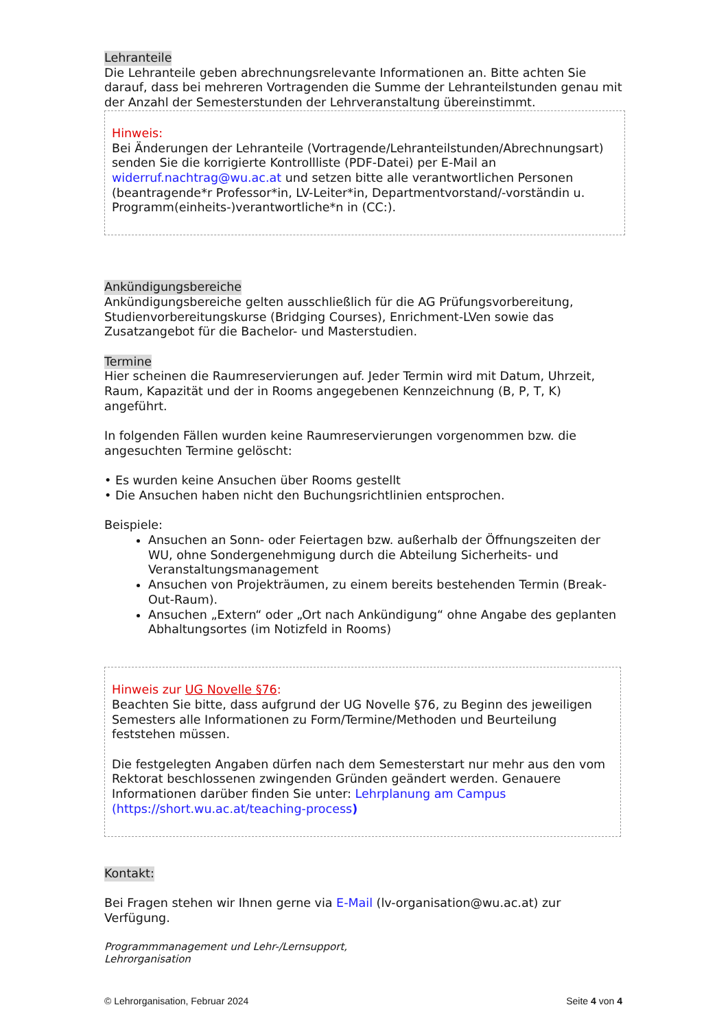Lehranteile
Die Lehranteile geben abrechnungsrelevante Informationen an. Bitte achten Sie darauf, dass bei mehreren Vortragenden die Summe der Lehranteilstunden genau mit der Anzahl der Semesterstunden der Lehrveranstaltung übereinstimmt.
Hinweis:
Bei Änderungen der Lehranteile (Vortragende/Lehranteilstunden/Abrechnungsart) senden Sie die korrigierte Kontrollliste (PDF-Datei) per E-Mail an widerruf.nachtrag@wu.ac.at und setzen bitte alle verantwortlichen Personen (beantragende*r Professor*in, LV-Leiter*in, Departmentvorstand/-vorständin u. Programm(einheits-)verantwortliche*n in (CC:).
Ankündigungsbereiche
Ankündigungsbereiche gelten ausschließlich für die AG Prüfungsvorbereitung, Studienvorbereitungskurse (Bridging Courses), Enrichment-LVen sowie das Zusatzangebot für die Bachelor- und Masterstudien.
Termine
Hier scheinen die Raumreservierungen auf. Jeder Termin wird mit Datum, Uhrzeit, Raum, Kapazität und der in Rooms angegebenen Kennzeichnung (B, P, T, K) angeführt.
In folgenden Fällen wurden keine Raumreservierungen vorgenommen bzw. die angesuchten Termine gelöscht:
• Es wurden keine Ansuchen über Rooms gestellt
• Die Ansuchen haben nicht den Buchungsrichtlinien entsprochen.
Beispiele:
Ansuchen an Sonn- oder Feiertagen bzw. außerhalb der Öffnungszeiten der WU, ohne Sondergenehmigung durch die Abteilung Sicherheits- und Veranstaltungsmanagement
Ansuchen von Projekträumen, zu einem bereits bestehenden Termin (Break-Out-Raum).
Ansuchen „Extern“ oder „Ort nach Ankündigung“ ohne Angabe des geplanten Abhaltungsortes (im Notizfeld in Rooms)
Hinweis zur UG Novelle §76:
Beachten Sie bitte, dass aufgrund der UG Novelle §76, zu Beginn des jeweiligen Semesters alle Informationen zu Form/Termine/Methoden und Beurteilung feststehen müssen.
Die festgelegten Angaben dürfen nach dem Semesterstart nur mehr aus den vom Rektorat beschlossenen zwingenden Gründen geändert werden. Genauere Informationen darüber finden Sie unter: Lehrplanung am Campus (https://short.wu.ac.at/teaching-process)
Kontakt:
Bei Fragen stehen wir Ihnen gerne via E-Mail (lv-organisation@wu.ac.at) zur Verfügung.
Programmmanagement und Lehr-/Lernsupport,
Lehrorganisation
© Lehrorganisation, Februar 2024 Seite 4 von 4